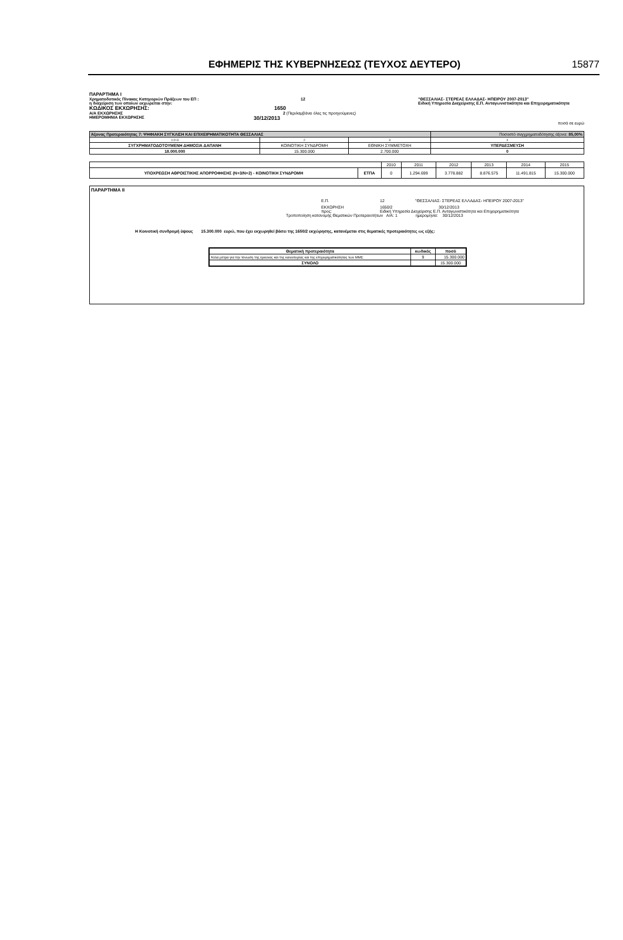ΕΦΗΜΕΡΙΣ ΤΗΣ ΚΥΒΕΡΝΗΣΕΩΣ (ΤΕΥΧΟΣ ΔΕΥΤΕΡΟ) 15877
ΠΑΡΑΡΤΗΜΑ Ι
Χρηματοδοτικός Πίνακας Κατηγοριών Πράξεων του ΕΠ : 12 "ΘΕΣΣΑΛΙΑΣ- ΣΤΕΡΕΑΣ ΕΛΛΑΔΑΣ- ΗΠΕΙΡΟΥ 2007-2013"
η διαχείριση των οποίων εκχωρείται στην: Ειδική Υπηρεσία Διαχείρισης Ε.Π. Ανταγωνιστικότητα και Επιχειρηματικότητα
ΚΩΔΙΚΟΣ ΕΚΧΩΡΗΣΗΣ: 1650
Α/Α ΕΚΧΩΡΗΣΗΣ 2 (Περιλαμβάνει όλες τις προηγούμενες)
ΗΜΕΡΟΜΗΝΙΑ ΕΚΧΩΡΗΣΗΣ 30/12/2013
ποσά σε ευρώ
| Άξονας Προτεραιότητας 7: ΨΗΦΙΑΚΗ ΣΥΓΚΛΙΣΗ ΚΑΙ ΕΠΙΧΕΙΡΗΜΑΤΙΚΟΤΗΤΑ ΘΕΣΣΑΛΙΑΣ | | | Ποσοστό συγχρηματοδότησης άξονα: 85,00% |
| 1:2+3 | 2 | 3 | 4 |
| ΣΥΓΧΡΗΜΑΤΟΔΟΤΟΥΜΕΝΗ ΔΗΜΟΣΙΑ ΔΑΠΑΝΗ | ΚΟΙΝΟΤΙΚΗ ΣΥΝΔΡΟΜΗ | ΕΘΝΙΚΗ ΣΥΜΜΕΤΟΧΗ | ΥΠΕΡΔΕΣΜΕΥΣΗ |
| 18.000.000 | 15.300.000 | 2.700.000 | 0 |
| | | 2010 | 2011 | 2012 | 2013 | 2014 | 2015 |
| ΥΠΟΧΡΕΩΣΗ ΑΘΡΟΙΣΤΙΚΗΣ ΑΠΟΡΡΟΦΗΣΗΣ (Ν+3/Ν+2) - ΚΟΙΝΟΤΙΚΗ ΣΥΝΔΡΟΜΗ | ΕΤΠΑ | 0 | 1.294.699 | 3.778.882 | 8.876.575 | 11.491.815 | 15.300.000 |
ΠΑΡΑΡΤΗΜΑ ΙΙ
Ε.Π. 12 "ΘΕΣΣΑΛΙΑΣ- ΣΤΕΡΕΑΣ ΕΛΛΑΔΑΣ- ΗΠΕΙΡΟΥ 2007-2013"
ΕΚΧΩΡΗΣΗ 1650/2 30/12/2013
προς: Ειδική Υπηρεσία Διαχείρισης Ε.Π. Ανταγωνιστικότητα και Επιχειρηματικότητα
Τροποποίηση κατανομής Θεματικών Προτεραιοτήτων Α/Α: 1 ημερομηνία: 30/12/2013
Η Κοινοτική συνδρομή ύψους 15.300.000 ευρώ, που έχει εκχωρηθεί βάσει της 1650/2 εκχώρησης, κατανέμεται στις θεματικές προτεραιότητες ως εξής:
| Θεματική προτεραιότητα | κωδικός | ποσό |
| Άλλα μέτρα για την τόνωση της έρευνας και της καινοτομίας και της επιχειρηματικότητας των ΜΜΕ | 9 | 15.300.000 |
| ΣΥΝΟΛΟ | | 15.300.000 |